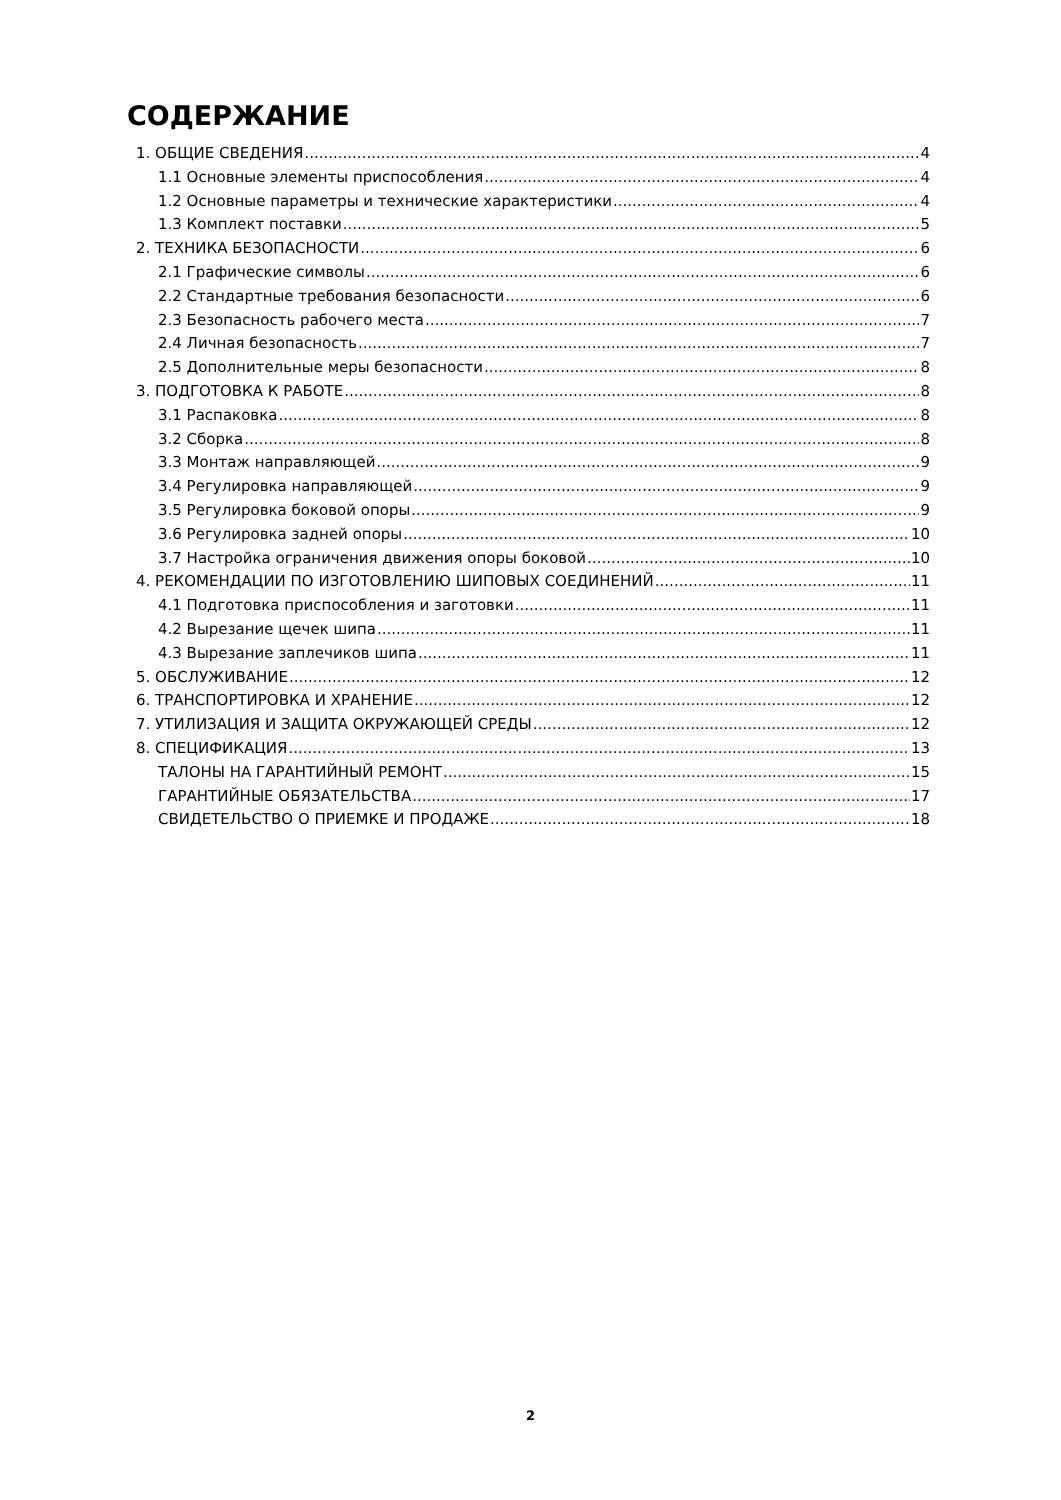СОДЕРЖАНИЕ
1. ОБЩИЕ СВЕДЕНИЯ 4
1.1 Основные элементы приспособления 4
1.2 Основные параметры и технические характеристики 4
1.3 Комплект поставки 5
2. ТЕХНИКА БЕЗОПАСНОСТИ 6
2.1 Графические символы 6
2.2 Стандартные требования безопасности 6
2.3 Безопасность рабочего места 7
2.4 Личная безопасность 7
2.5 Дополнительные меры безопасности 8
3. ПОДГОТОВКА К РАБОТЕ 8
3.1 Распаковка 8
3.2 Сборка 8
3.3 Монтаж направляющей 9
3.4 Регулировка направляющей 9
3.5 Регулировка боковой опоры 9
3.6 Регулировка задней опоры 10
3.7 Настройка ограничения движения опоры боковой 10
4. РЕКОМЕНДАЦИИ ПО ИЗГОТОВЛЕНИЮ ШИПОВЫХ СОЕДИНЕНИЙ 11
4.1 Подготовка приспособления и заготовки 11
4.2 Вырезание щечек шипа 11
4.3 Вырезание заплечиков шипа 11
5. ОБСЛУЖИВАНИЕ 12
6. ТРАНСПОРТИРОВКА И ХРАНЕНИЕ 12
7. УТИЛИЗАЦИЯ И ЗАЩИТА ОКРУЖАЮЩЕЙ СРЕДЫ 12
8. СПЕЦИФИКАЦИЯ 13
ТАЛОНЫ НА ГАРАНТИЙНЫЙ РЕМОНТ 15
ГАРАНТИЙНЫЕ ОБЯЗАТЕЛЬСТВА 17
СВИДЕТЕЛЬСТВО О ПРИЕМКЕ И ПРОДАЖЕ 18
2